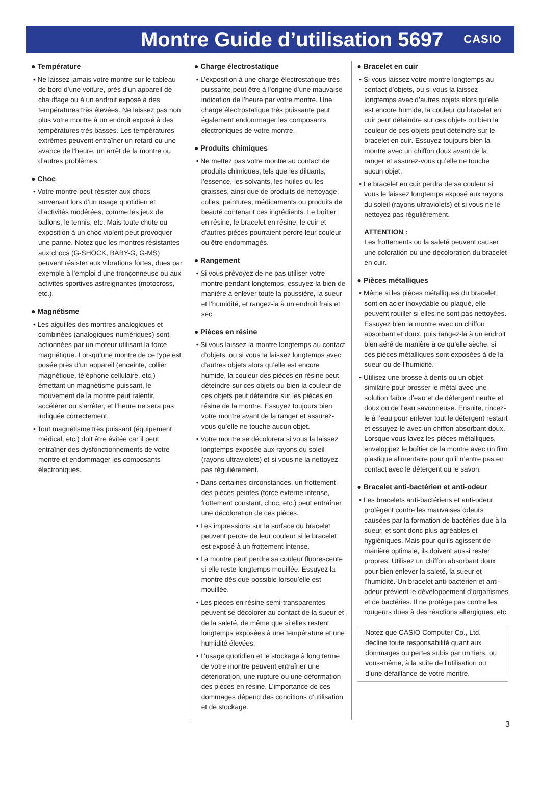Montre Guide d’utilisation 5697
CASIO
● Température
• Ne laissez jamais votre montre sur le tableau de bord d’une voiture, près d’un appareil de chauffage ou à un endroit exposé à des températures très élevées. Ne laissez pas non plus votre montre à un endroit exposé à des températures très basses. Les températures extrêmes peuvent entraîner un retard ou une avance de l’heure, un arrêt de la montre ou d’autres problèmes.
● Choc
• Votre montre peut résister aux chocs survenant lors d’un usage quotidien et d’activités modérées, comme les jeux de ballons, le tennis, etc. Mais toute chute ou exposition à un choc violent peut provoquer une panne. Notez que les montres résistantes aux chocs (G-SHOCK, BABY-G, G-MS) peuvent résister aux vibrations fortes, dues par exemple à l’emploi d’une tronçonneuse ou aux activités sportives astreignantes (motocross, etc.).
● Magnétisme
• Les aiguilles des montres analogiques et combinées (analogiques-numériques) sont actionnées par un moteur utilisant la force magnétique. Lorsqu’une montre de ce type est posée près d’un appareil (enceinte, collier magnétique, téléphone cellulaire, etc.) émettant un magnétisme puissant, le mouvement de la montre peut ralentir, accélérer ou s’arrêter, et l’heure ne sera pas indiquée correctement.
• Tout magnétisme très puissant (équipement médical, etc.) doit être évitée car il peut entraîner des dysfonctionnements de votre montre et endommager les composants électroniques.
● Charge électrostatique
• L’exposition à une charge électrostatique très puissante peut être à l’origine d’une mauvaise indication de l’heure par votre montre. Une charge électrostatique très puissante peut également endommager les composants électroniques de votre montre.
● Produits chimiques
• Ne mettez pas votre montre au contact de produits chimiques, tels que les diluants, l’essence, les solvants, les huiles ou les graisses, ainsi que de produits de nettoyage, colles, peintures, médicaments ou produits de beauté contenant ces ingrédients. Le boîtier en résine, le bracelet en résine, le cuir et d’autres pièces pourraient perdre leur couleur ou être endommagés.
● Rangement
• Si vous prévoyez de ne pas utiliser votre montre pendant longtemps, essuyez-la bien de manière à enlever toute la poussière, la sueur et l’humidité, et rangez-la à un endroit frais et sec.
● Pièces en résine
• Si vous laissez la montre longtemps au contact d’objets, ou si vous la laissez longtemps avec d’autres objets alors qu’elle est encore humide, la couleur des pièces en résine peut déteindre sur ces objets ou bien la couleur de ces objets peut déteindre sur les pièces en résine de la montre. Essuyez toujours bien votre montre avant de la ranger et assurez-vous qu’elle ne touche aucun objet.
• Votre montre se décolorera si vous la laissez longtemps exposée aux rayons du soleil (rayons ultraviolets) et si vous ne la nettoyez pas régulièrement.
• Dans certaines circonstances, un frottement des pièces peintes (force externe intense, frottement constant, choc, etc.) peut entraîner une décoloration de ces pièces.
• Les impressions sur la surface du bracelet peuvent perdre de leur couleur si le bracelet est exposé à un frottement intense.
• La montre peut perdre sa couleur fluorescente si elle reste longtemps mouillée. Essuyez la montre dès que possible lorsqu’elle est mouillée.
• Les pièces en résine semi-transparentes peuvent se décolorer au contact de la sueur et de la saleté, de même que si elles restent longtemps exposées à une température et une humidité élevées.
• L’usage quotidien et le stockage à long terme de votre montre peuvent entraîner une détérioration, une rupture ou une déformation des pièces en résine. L’importance de ces dommages dépend des conditions d’utilisation et de stockage.
● Bracelet en cuir
• Si vous laissez votre montre longtemps au contact d’objets, ou si vous la laissez longtemps avec d’autres objets alors qu’elle est encore humide, la couleur du bracelet en cuir peut déteindre sur ces objets ou bien la couleur de ces objets peut déteindre sur le bracelet en cuir. Essuyez toujours bien la montre avec un chiffon doux avant de la ranger et assurez-vous qu’elle ne touche aucun objet.
• Le bracelet en cuir perdra de sa couleur si vous le laissez longtemps exposé aux rayons du soleil (rayons ultraviolets) et si vous ne le nettoyez pas régulièrement.
ATTENTION :
Les frottements ou la saleté peuvent causer une coloration ou une décoloration du bracelet en cuir.
● Pièces métalliques
• Même si les pièces métalliques du bracelet sont en acier inoxydable ou plaqué, elle peuvent rouiller si elles ne sont pas nettoyées. Essuyez bien la montre avec un chiffon absorbant et doux, puis rangez-la à un endroit bien aéré de manière à ce qu’elle sèche, si ces pièces métalliques sont exposées à de la sueur ou de l’humidité.
• Utilisez une brosse à dents ou un objet similaire pour brosser le métal avec une solution faible d’eau et de détergent neutre et doux ou de l’eau savonneuse. Ensuite, rincez-le à l’eau pour enlever tout le détergent restant et essuyez-le avec un chiffon absorbant doux. Lorsque vous lavez les pièces métalliques, enveloppez le boîtier de la montre avec un film plastique alimentaire pour qu’il n’entre pas en contact avec le détergent ou le savon.
● Bracelet anti-bactérien et anti-odeur
• Les bracelets anti-bactériens et anti-odeur protègent contre les mauvaises odeurs causées par la formation de bactéries due à la sueur, et sont donc plus agréables et hygiéniques. Mais pour qu’ils agissent de manière optimale, ils doivent aussi rester propres. Utilisez un chiffon absorbant doux pour bien enlever la saleté, la sueur et l’humidité. Un bracelet anti-bactérien et anti-odeur prévient le développement d’organismes et de bactéries. Il ne protège pas contre les rougeurs dues à des réactions allergiques, etc.
Notez que CASIO Computer Co., Ltd. décline toute responsabilité quant aux dommages ou pertes subis par un tiers, ou vous-même, à la suite de l’utilisation ou d’une défaillance de votre montre.
3